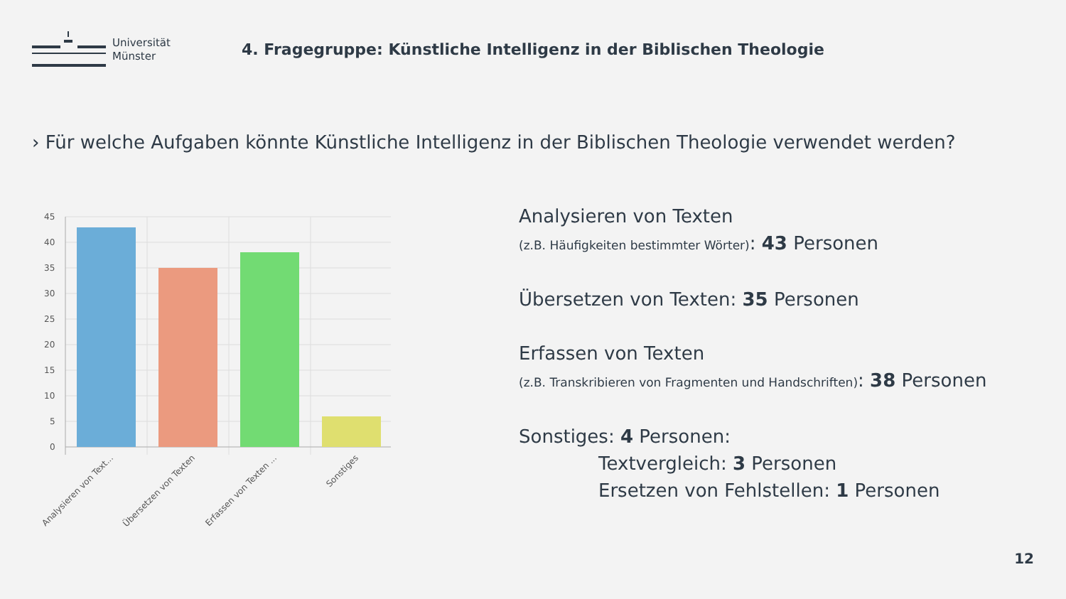Universität
Münster
4. Fragegruppe: Künstliche Intelligenz in der Biblischen Theologie
› Für welche Aufgaben könnte Künstliche Intelligenz in der Biblischen Theologie verwendet werden?
45
40
35
30
25
20
15
10
5
0
Analysieren von Text...
Übersetzen von Texten
Erfassen von Texten ...
Sonstiges
Analysieren von Texten
(z.B. Häufigkeiten bestimmter Wörter): 43 Personen
Übersetzen von Texten: 35 Personen
Erfassen von Texten
(z.B. Transkribieren von Fragmenten und Handschriften): 38 Personen
Sonstiges: 4 Personen:
Textvergleich: 3 Personen
Ersetzen von Fehlstellen: 1 Personen
12